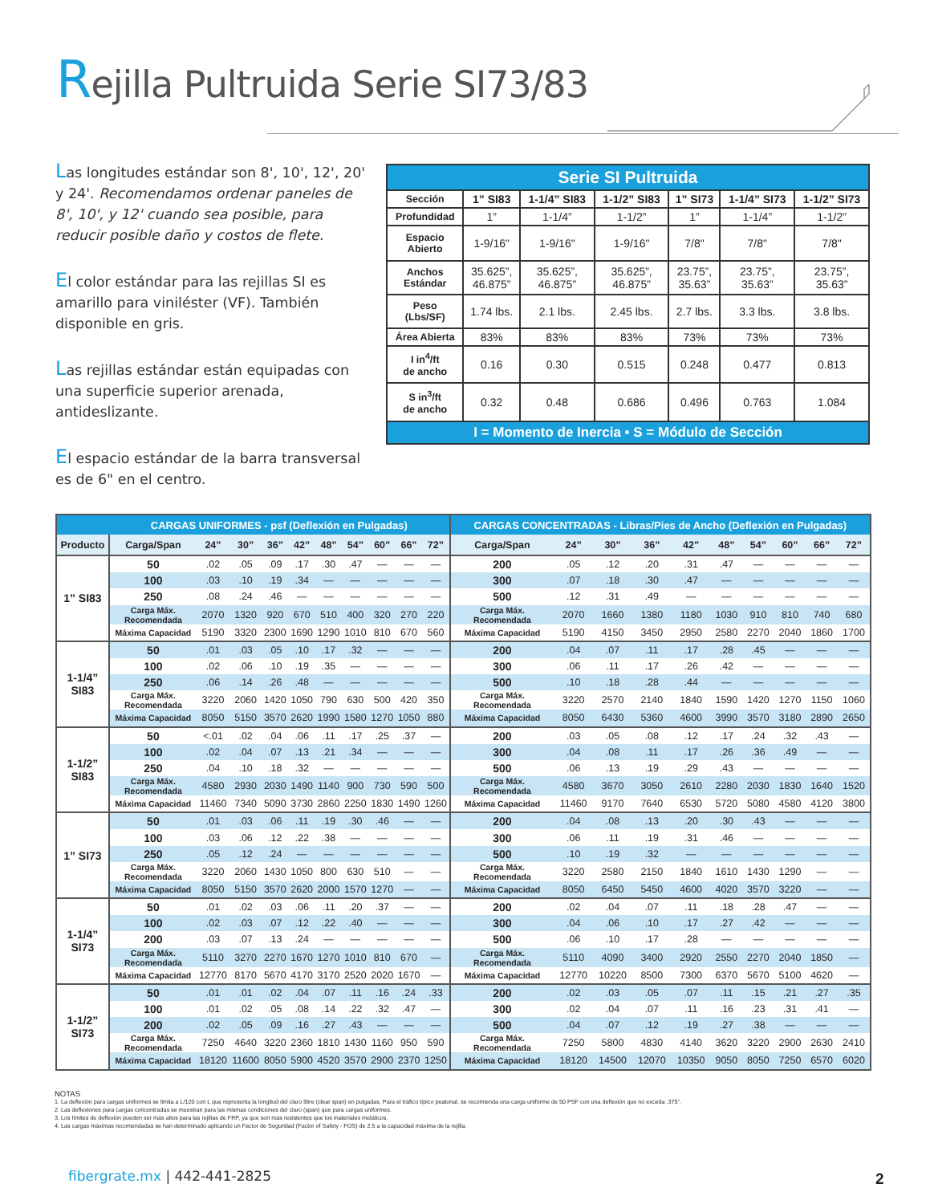Rejilla Pultruida Serie SI73/83
Las longitudes estándar son 8', 10', 12', 20' y 24'. Recomendamos ordenar paneles de 8', 10', y 12' cuando sea posible, para reducir posible daño y costos de flete.
El color estándar para las rejillas SI es amarillo para viniléster (VF). También disponible en gris.
Las rejillas estándar están equipadas con una superficie superior arenada, antideslizante.
El espacio estándar de la barra transversal es de 6" en el centro.
| Serie SI Pultruida | | | | | | |
| --- | --- | --- | --- | --- | --- | --- |
| Sección | 1” SI83 | 1-1/4” SI83 | 1-1/2” SI83 | 1” SI73 | 1-1/4” SI73 | 1-1/2” SI73 |
| Profundidad | 1” | 1-1/4” | 1-1/2” | 1” | 1-1/4” | 1-1/2” |
| Espacio Abierto | 1-9/16" | 1-9/16" | 1-9/16" | 7/8" | 7/8" | 7/8" |
| Anchos Estándar | 35.625”, 46.875” | 35.625”, 46.875” | 35.625”, 46.875” | 23.75”, 35.63” | 23.75”, 35.63” | 23.75”, 35.63” |
| Peso (Lbs/SF) | 1.74 lbs. | 2.1 lbs. | 2.45 lbs. | 2.7 lbs. | 3.3 lbs. | 3.8 lbs. |
| Área Abierta | 83% | 83% | 83% | 73% | 73% | 73% |
| I in<sup>4</sup>/ft de ancho | 0.16 | 0.30 | 0.515 | 0.248 | 0.477 | 0.813 |
| S in<sup>3</sup>/ft de ancho | 0.32 | 0.48 | 0.686 | 0.496 | 0.763 | 1.084 |
| I = Momento de Inercia • S = Módulo de Sección | | | | | | |
| | CARGAS UNIFORMES - psf (Deflexión en Pulgadas) | | | | | | | | | | CARGAS CONCENTRADAS - Libras/Pies de Ancho (Deflexión en Pulgadas) | | | | | | | | | |
| --- | --- | --- | --- | --- | --- | --- | --- | --- | --- | --- | --- | --- | --- | --- | --- | --- | --- | --- | --- | --- |
| Producto | Carga/Span | 24” | 30” | 36” | 42” | 48” | 54” | 60” | 66” | 72” | Carga/Span | 24” | 30” | 36” | 42” | 48” | 54” | 60” | 66” | 72” |
| 1” SI83 | 50 | .02 | .05 | .09 | .17 | .30 | .47 | — | — | — | 200 | .05 | .12 | .20 | .31 | .47 | — | — | — | — |
| | 100 | .03 | .10 | .19 | .34 | — | — | — | — | — | 300 | .07 | .18 | .30 | .47 | — | — | — | — | — |
| | 250 | .08 | .24 | .46 | — | — | — | — | — | — | 500 | .12 | .31 | .49 | — | — | — | — | — | — |
| | Carga Máx. Recomendada | 2070 | 1320 | 920 | 670 | 510 | 400 | 320 | 270 | 220 | Carga Máx. Recomendada | 2070 | 1660 | 1380 | 1180 | 1030 | 910 | 810 | 740 | 680 |
| | Máxima Capacidad | 5190 | 3320 | 2300 | 1690 | 1290 | 1010 | 810 | 670 | 560 | Máxima Capacidad | 5190 | 4150 | 3450 | 2950 | 2580 | 2270 | 2040 | 1860 | 1700 |
| 1-1/4” SI83 | 50 | .01 | .03 | .05 | .10 | .17 | .32 | — | — | — | 200 | .04 | .07 | .11 | .17 | .28 | .45 | — | — | — |
| | 100 | .02 | .06 | .10 | .19 | .35 | — | — | — | — | 300 | .06 | .11 | .17 | .26 | .42 | — | — | — | — |
| | 250 | .06 | .14 | .26 | .48 | — | — | — | — | — | 500 | .10 | .18 | .28 | .44 | — | — | — | — | — |
| | Carga Máx. Recomendada | 3220 | 2060 | 1420 | 1050 | 790 | 630 | 500 | 420 | 350 | Carga Máx. Recomendada | 3220 | 2570 | 2140 | 1840 | 1590 | 1420 | 1270 | 1150 | 1060 |
| | Máxima Capacidad | 8050 | 5150 | 3570 | 2620 | 1990 | 1580 | 1270 | 1050 | 880 | Máxima Capacidad | 8050 | 6430 | 5360 | 4600 | 3990 | 3570 | 3180 | 2890 | 2650 |
| 1-1/2” SI83 | 50 | <.01 | .02 | .04 | .06 | .11 | .17 | .25 | .37 | — | 200 | .03 | .05 | .08 | .12 | .17 | .24 | .32 | .43 | — |
| | 100 | .02 | .04 | .07 | .13 | .21 | .34 | — | — | — | 300 | .04 | .08 | .11 | .17 | .26 | .36 | .49 | — | — |
| | 250 | .04 | .10 | .18 | .32 | — | — | — | — | — | 500 | .06 | .13 | .19 | .29 | .43 | — | — | — | — |
| | Carga Máx. Recomendada | 4580 | 2930 | 2030 | 1490 | 1140 | 900 | 730 | 590 | 500 | Carga Máx. Recomendada | 4580 | 3670 | 3050 | 2610 | 2280 | 2030 | 1830 | 1640 | 1520 |
| | Máxima Capacidad | 11460 | 7340 | 5090 | 3730 | 2860 | 2250 | 1830 | 1490 | 1260 | Máxima Capacidad | 11460 | 9170 | 7640 | 6530 | 5720 | 5080 | 4580 | 4120 | 3800 |
| 1” SI73 | 50 | .01 | .03 | .06 | .11 | .19 | .30 | .46 | — | — | 200 | .04 | .08 | .13 | .20 | .30 | .43 | — | — | — |
| | 100 | .03 | .06 | .12 | .22 | .38 | — | — | — | — | 300 | .06 | .11 | .19 | .31 | .46 | — | — | — | — |
| | 250 | .05 | .12 | .24 | — | — | — | — | — | — | 500 | .10 | .19 | .32 | — | — | — | — | — | — |
| | Carga Máx. Recomendada | 3220 | 2060 | 1430 | 1050 | 800 | 630 | 510 | — | — | Carga Máx. Recomendada | 3220 | 2580 | 2150 | 1840 | 1610 | 1430 | 1290 | — | — |
| | Máxima Capacidad | 8050 | 5150 | 3570 | 2620 | 2000 | 1570 | 1270 | — | — | Máxima Capacidad | 8050 | 6450 | 5450 | 4600 | 4020 | 3570 | 3220 | — | — |
| 1-1/4” SI73 | 50 | .01 | .02 | .03 | .06 | .11 | .20 | .37 | — | — | 200 | .02 | .04 | .07 | .11 | .18 | .28 | .47 | — | — |
| | 100 | .02 | .03 | .07 | .12 | .22 | .40 | — | — | — | 300 | .04 | .06 | .10 | .17 | .27 | .42 | — | — | — |
| | 200 | .03 | .07 | .13 | .24 | — | — | — | — | — | 500 | .06 | .10 | .17 | .28 | — | — | — | — | — |
| | Carga Máx. Recomendada | 5110 | 3270 | 2270 | 1670 | 1270 | 1010 | 810 | 670 | — | Carga Máx. Recomendada | 5110 | 4090 | 3400 | 2920 | 2550 | 2270 | 2040 | 1850 | — |
| | Máxima Capacidad | 12770 | 8170 | 5670 | 4170 | 3170 | 2520 | 2020 | 1670 | — | Máxima Capacidad | 12770 | 10220 | 8500 | 7300 | 6370 | 5670 | 5100 | 4620 | — |
| 1-1/2” SI73 | 50 | .01 | .01 | .02 | .04 | .07 | .11 | .16 | .24 | .33 | 200 | .02 | .03 | .05 | .07 | .11 | .15 | .21 | .27 | .35 |
| | 100 | .01 | .02 | .05 | .08 | .14 | .22 | .32 | .47 | — | 300 | .02 | .04 | .07 | .11 | .16 | .23 | .31 | .41 | — |
| | 200 | .02 | .05 | .09 | .16 | .27 | .43 | — | — | — | 500 | .04 | .07 | .12 | .19 | .27 | .38 | — | — | — |
| | Carga Máx. Recomendada | 7250 | 4640 | 3220 | 2360 | 1810 | 1430 | 1160 | 950 | 590 | Carga Máx. Recomendada | 7250 | 5800 | 4830 | 4140 | 3620 | 3220 | 2900 | 2630 | 2410 |
| | Máxima Capacidad | 18120 | 11600 | 8050 | 5900 | 4520 | 3570 | 2900 | 2370 | 1250 | Máxima Capacidad | 18120 | 14500 | 12070 | 10350 | 9050 | 8050 | 7250 | 6570 | 6020 |
NOTAS
1. La deflexión para cargas uniformes se limita a L/120 con L que representa la longitud del claro libre (clear span) en pulgadas. Para el tráfico típico peatonal, se recomienda una carga uniforme de 50 PSF con una deflexión que no exceda .375".
2. Las deflexiones para cargas concentradas se muestran para las mismas condiciones del claro (span) que para cargas uniformes.
3. Los límites de deflexión pueden ser más altos para las rejillas de FRP, ya que son más resistentes que los materiales metálicos.
4. Las cargas máximas recomendadas se han determinado aplicando un Factor de Seguridad (Factor of Safety - FOS) de 2.5 a la capacidad máxima de la rejilla.
fibergrate.mx | 442-441-2825 2